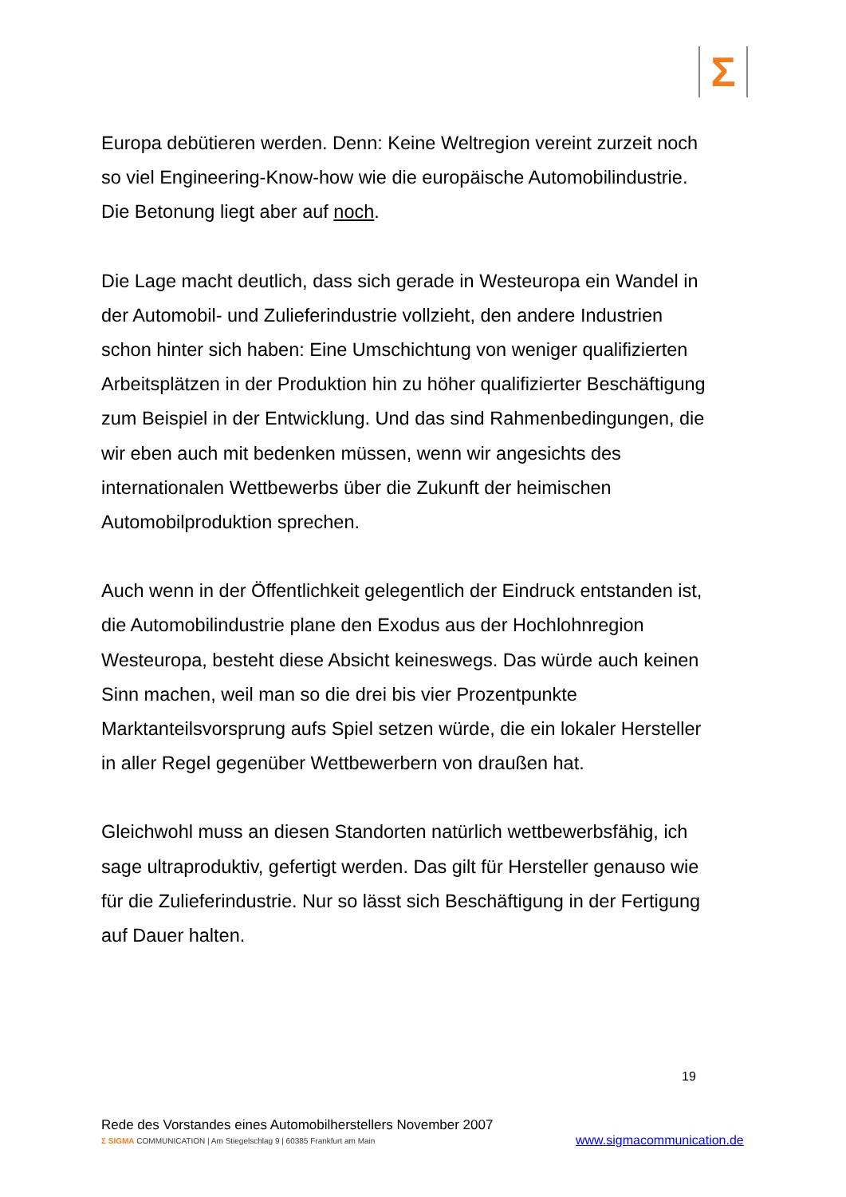Σ
Europa debütieren werden. Denn: Keine Weltregion vereint zurzeit noch so viel Engineering-Know-how wie die europäische Automobilindustrie. Die Betonung liegt aber auf noch.
Die Lage macht deutlich, dass sich gerade in Westeuropa ein Wandel in der Automobil- und Zulieferindustrie vollzieht, den andere Industrien schon hinter sich haben: Eine Umschichtung von weniger qualifizierten Arbeitsplätzen in der Produktion hin zu höher qualifizierter Beschäftigung zum Beispiel in der Entwicklung. Und das sind Rahmenbedingungen, die wir eben auch mit bedenken müssen, wenn wir angesichts des internationalen Wettbewerbs über die Zukunft der heimischen Automobilproduktion sprechen.
Auch wenn in der Öffentlichkeit gelegentlich der Eindruck entstanden ist, die Automobilindustrie plane den Exodus aus der Hochlohnregion Westeuropa, besteht diese Absicht keineswegs. Das würde auch keinen Sinn machen, weil man so die drei bis vier Prozentpunkte Marktanteilsvorsprung aufs Spiel setzen würde, die ein lokaler Hersteller in aller Regel gegenüber Wettbewerbern von draußen hat.
Gleichwohl muss an diesen Standorten natürlich wettbewerbsfähig, ich sage ultraproduktiv, gefertigt werden. Das gilt für Hersteller genauso wie für die Zulieferindustrie. Nur so lässt sich Beschäftigung in der Fertigung auf Dauer halten.
19
Rede des Vorstandes eines Automobilherstellers November 2007
Σ SIGMA COMMUNICATION | Am Stiegelschlag 9 | 60385 Frankfurt am Main
www.sigmacommunication.de